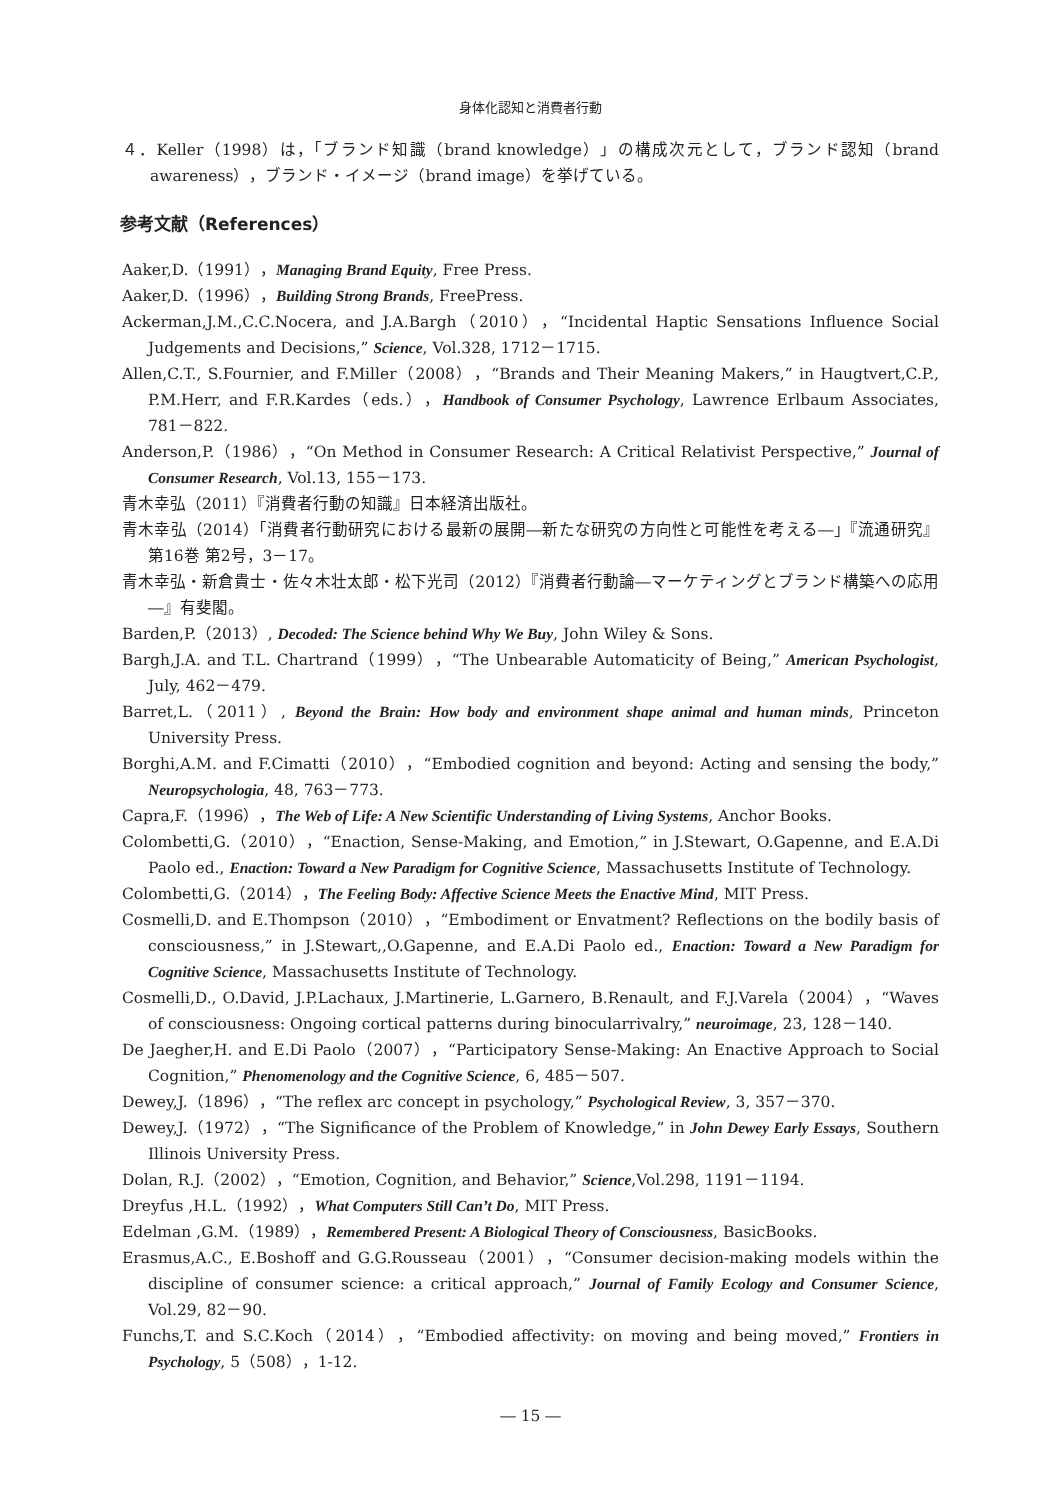身体化認知と消費者行動
４．Keller（1998）は，「ブランド知識（brand knowledge）」の構成次元として，ブランド認知（brand awareness），ブランド・イメージ（brand image）を挙げている。
参考文献（References）
Aaker,D.（1991），Managing Brand Equity, Free Press.
Aaker,D.（1996），Building Strong Brands, FreePress.
Ackerman,J.M.,C.C.Nocera, and J.A.Bargh（2010），“Incidental Haptic Sensations Influence Social Judgements and Decisions,” Science, Vol.328, 1712－1715.
Allen,C.T., S.Fournier, and F.Miller（2008），“Brands and Their Meaning Makers,” in Haugtvert,C.P., P.M.Herr, and F.R.Kardes（eds.），Handbook of Consumer Psychology, Lawrence Erlbaum Associates, 781－822.
Anderson,P.（1986），“On Method in Consumer Research: A Critical Relativist Perspective,” Journal of Consumer Research, Vol.13, 155－173.
青木幸弘（2011）『消費者行動の知識』日本経済出版社。
青木幸弘（2014）「消費者行動研究における最新の展開―新たな研究の方向性と可能性を考える―」『流通研究』第16巻 第2号，3－17。
青木幸弘・新倉貴士・佐々木壮太郎・松下光司（2012）『消費者行動論―マーケティングとブランド構築への応用―』有斐閣。
Barden,P.（2013）, Decoded: The Science behind Why We Buy, John Wiley & Sons.
Bargh,J.A. and T.L. Chartrand（1999），“The Unbearable Automaticity of Being,” American Psychologist, July, 462－479.
Barret,L.（2011）, Beyond the Brain: How body and environment shape animal and human minds, Princeton University Press.
Borghi,A.M. and F.Cimatti（2010），“Embodied cognition and beyond: Acting and sensing the body,” Neuropsychologia, 48, 763－773.
Capra,F.（1996），The Web of Life: A New Scientific Understanding of Living Systems, Anchor Books.
Colombetti,G.（2010），“Enaction, Sense-Making, and Emotion,” in J.Stewart, O.Gapenne, and E.A.Di Paolo ed., Enaction: Toward a New Paradigm for Cognitive Science, Massachusetts Institute of Technology.
Colombetti,G.（2014），The Feeling Body: Affective Science Meets the Enactive Mind, MIT Press.
Cosmelli,D. and E.Thompson（2010），“Embodiment or Envatment? Reflections on the bodily basis of consciousness,” in J.Stewart,,O.Gapenne, and E.A.Di Paolo ed., Enaction: Toward a New Paradigm for Cognitive Science, Massachusetts Institute of Technology.
Cosmelli,D., O.David, J.P.Lachaux, J.Martinerie, L.Garnero, B.Renault, and F.J.Varela（2004），“Waves of consciousness: Ongoing cortical patterns during binocularrivalry,” neuroimage, 23, 128－140.
De Jaegher,H. and E.Di Paolo（2007），“Participatory Sense-Making: An Enactive Approach to Social Cognition,” Phenomenology and the Cognitive Science, 6, 485－507.
Dewey,J.（1896），“The reflex arc concept in psychology,” Psychological Review, 3, 357－370.
Dewey,J.（1972），“The Significance of the Problem of Knowledge,” in John Dewey Early Essays, Southern Illinois University Press.
Dolan, R.J.（2002），“Emotion, Cognition, and Behavior,” Science,Vol.298, 1191－1194.
Dreyfus ,H.L.（1992），What Computers Still Can’t Do, MIT Press.
Edelman ,G.M.（1989），Remembered Present: A Biological Theory of Consciousness, BasicBooks.
Erasmus,A.C., E.Boshoff and G.G.Rousseau（2001），“Consumer decision-making models within the discipline of consumer science: a critical approach,” Journal of Family Ecology and Consumer Science, Vol.29, 82－90.
Funchs,T. and S.C.Koch（2014），“Embodied affectivity: on moving and being moved,” Frontiers in Psychology, 5（508），1-12.
― 15 ―